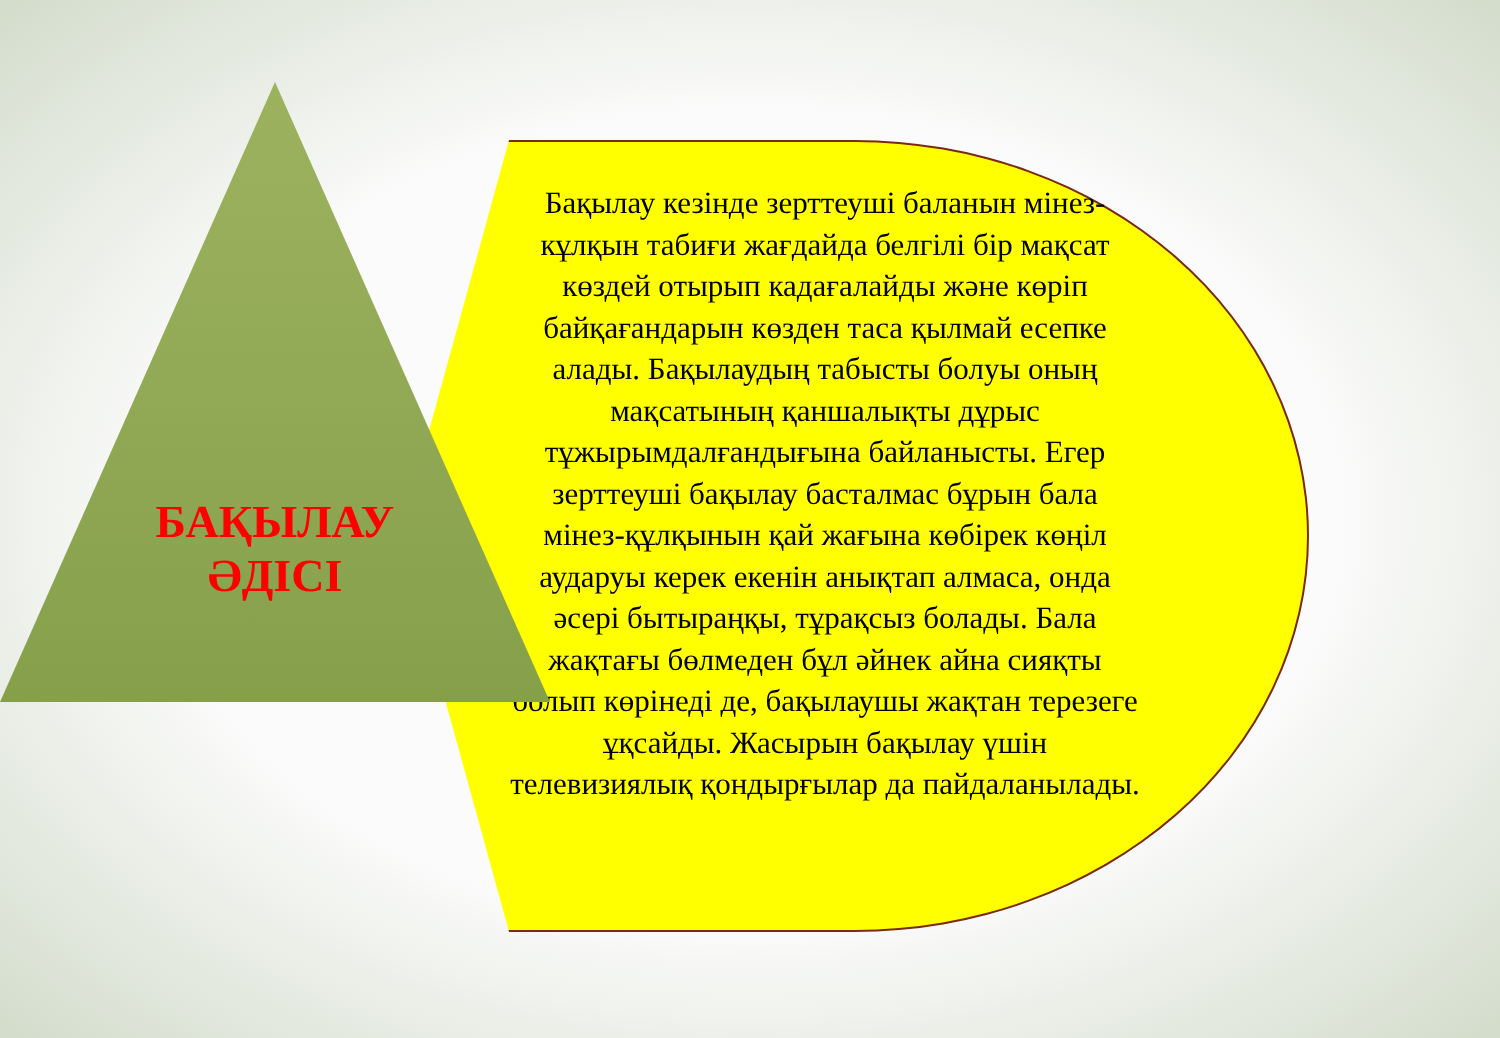БАҚЫЛАУ ӘДІСІ
Бақылау кезінде зерттеуші баланын мінез-кұлқын табиғи жағдайда белгілі бір мақсат көздей отырып кадағалайды және көріп байқағандарын көзден таса қылмай есепке алады. Бақылаудың табысты болуы оның мақсатының қаншалықты дұрыс тұжырымдалғандығына байланысты. Егер зерттеуші бақылау басталмас бұрын бала мінез-құлқынын қай жағына көбірек көңіл аударуы керек екенін анықтап алмаса, онда әсері бытыраңқы, тұрақсыз болады. Бала жақтағы бөлмеден бұл әйнек айна сияқты болып көрінеді де, бақылаушы жақтан терезеге ұқсайды. Жасырын бақылау үшін телевизиялық қондырғылар да пайдаланылады.